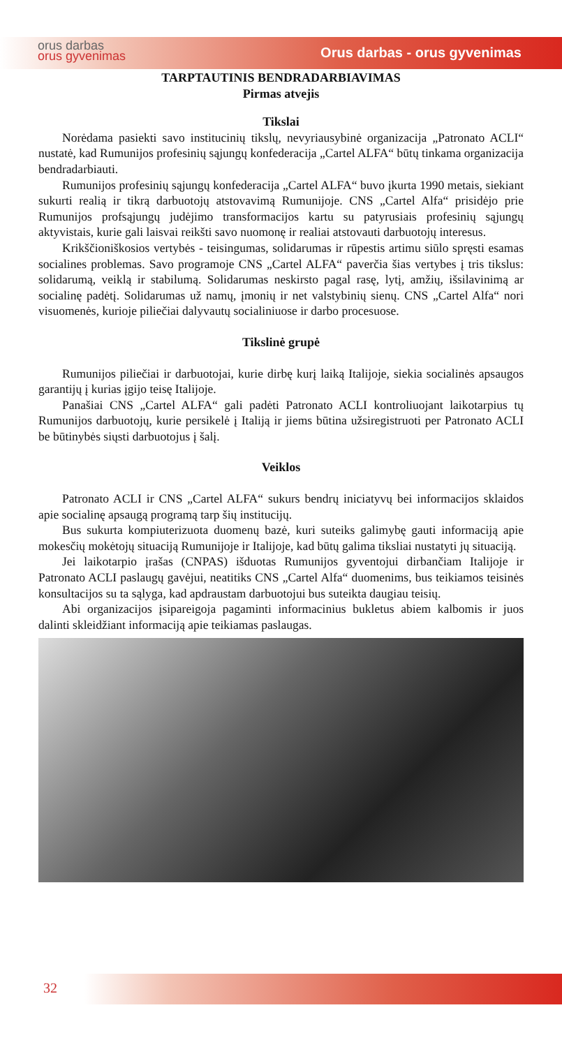orus darbas
orus gyvenimas
Orus darbas - orus gyvenimas
TARPTAUTINIS BENDRADARBIAVIMAS
Pirmas atvejis
Tikslai
Norėdama pasiekti savo institucinių tikslų, nevyriausybinė organizacija „Patronato ACLI“ nustatė, kad Rumunijos profesinių sąjungų konfederacija „Cartel ALFA“ būtų tinkama organizacija bendradarbiauti.
Rumunijos profesinių sąjungų konfederacija „Cartel ALFA“ buvo įkurta 1990 metais, siekiant sukurti realią ir tikrą darbuotojų atstovavimą Rumunijoje. CNS „Cartel Alfa“ prisidėjo prie Rumunijos profsąjungų judėjimo transformacijos kartu su patyrusiais profesinių sąjungų aktyvistais, kurie gali laisvai reikšti savo nuomonę ir realiai atstovauti darbuotojų interesus.
Krikščioniškosios vertybės - teisingumas, solidarumas ir rūpestis artimu siūlo spręsti esamas socialines problemas. Savo programoje CNS „Cartel ALFA“ paverčia šias vertybes į tris tikslus: solidarumą, veiklą ir stabilumą. Solidarumas neskirsto pagal rasę, lytį, amžių, išsilavinimą ar socialinę padėtį. Solidarumas už namų, įmonių ir net valstybinių sienų. CNS „Cartel Alfa“ nori visuomenės, kurioje piliečiai dalyvautų socialiniuose ir darbo procesuose.
Tikslinė grupė
Rumunijos piliečiai ir darbuotojai, kurie dirbę kurį laiką Italijoje, siekia socialinės apsaugos garantijų į kurias įgijo teisę Italijoje.
Panašiai CNS „Cartel ALFA“ gali padėti Patronato ACLI kontroliuojant laikotarpius tų Rumunijos darbuotojų, kurie persikelė į Italiją ir jiems būtina užsiregistruoti per Patronato ACLI be būtinybės siųsti darbuotojus į šalį.
Veiklos
Patronato ACLI ir CNS „Cartel ALFA“ sukurs bendrų iniciatyvų bei informacijos sklaidos apie socialinę apsaugą programą tarp šių institucijų.
Bus sukurta kompiuterizuota duomenų bazė, kuri suteiks galimybę gauti informaciją apie mokesčių mokėtojų situaciją Rumunijoje ir Italijoje, kad būtų galima tiksliai nustatyti jų situaciją.
Jei laikotarpio įrašas (CNPAS) išduotas Rumunijos gyventojui dirbančiam Italijoje ir Patronato ACLI paslaugų gavėjui, neatitiks CNS „Cartel Alfa“ duomenims, bus teikiamos teisinės konsultacijos su ta sąlyga, kad apdraustam darbuotojui bus suteikta daugiau teisių.
Abi organizacijos įsipareigoja pagaminti informacinius bukletus abiem kalbomis ir juos dalinti skleidžiant informaciją apie teikiamas paslaugas.
32